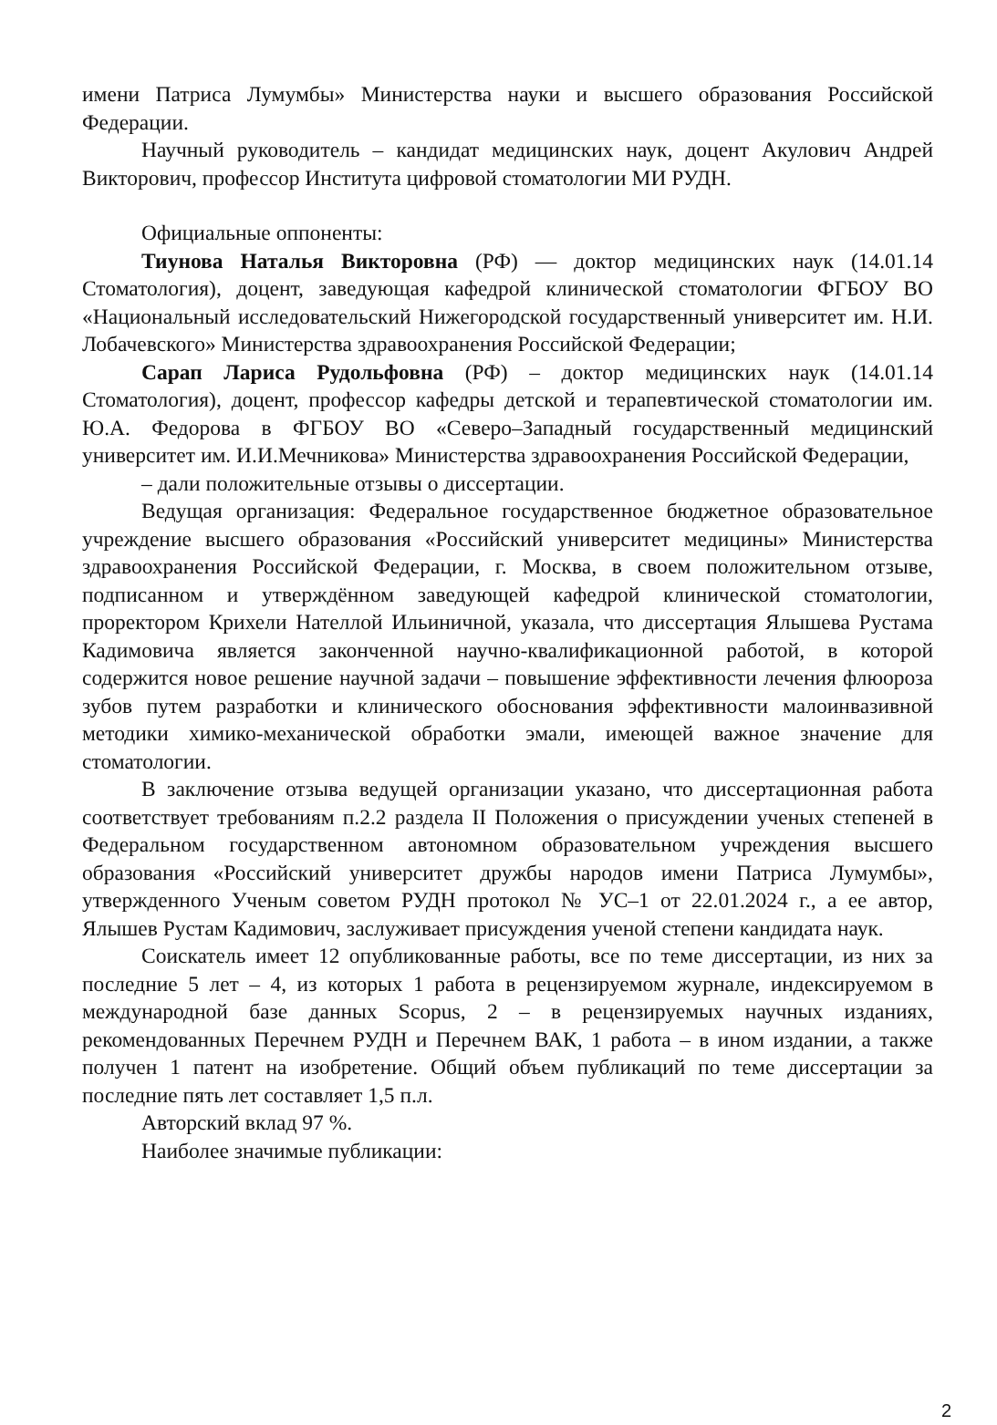имени Патриса Лумумбы» Министерства науки и высшего образования Российской Федерации.
Научный руководитель – кандидат медицинских наук, доцент Акулович Андрей Викторович, профессор Института цифровой стоматологии МИ РУДН.
Официальные оппоненты:
Тиунова Наталья Викторовна (РФ) — доктор медицинских наук (14.01.14 Стоматология), доцент, заведующая кафедрой клинической стоматологии ФГБОУ ВО «Национальный исследовательский Нижегородской государственный университет им. Н.И. Лобачевского» Министерства здравоохранения Российской Федерации;
Сарап Лариса Рудольфовна (РФ) – доктор медицинских наук (14.01.14 Стоматология), доцент, профессор кафедры детской и терапевтической стоматологии им. Ю.А. Федорова в ФГБОУ ВО «Северо–Западный государственный медицинский университет им. И.И.Мечникова» Министерства здравоохранения Российской Федерации,
– дали положительные отзывы о диссертации.
Ведущая организация: Федеральное государственное бюджетное образовательное учреждение высшего образования «Российский университет медицины» Министерства здравоохранения Российской Федерации, г. Москва, в своем положительном отзыве, подписанном и утверждённом заведующей кафедрой клинической стоматологии, проректором Крихели Нателлой Ильиничной, указала, что диссертация Ялышева Рустама Кадимовича является законченной научно-квалификационной работой, в которой содержится новое решение научной задачи – повышение эффективности лечения флюороза зубов путем разработки и клинического обоснования эффективности малоинвазивной методики химико-механической обработки эмали, имеющей важное значение для стоматологии.
В заключение отзыва ведущей организации указано, что диссертационная работа соответствует требованиям п.2.2 раздела II Положения о присуждении ученых степеней в Федеральном государственном автономном образовательном учреждения высшего образования «Российский университет дружбы народов имени Патриса Лумумбы», утвержденного Ученым советом РУДН протокол № УС–1 от 22.01.2024 г., а ее автор, Ялышев Рустам Кадимович, заслуживает присуждения ученой степени кандидата наук.
Соискатель имеет 12 опубликованные работы, все по теме диссертации, из них за последние 5 лет – 4, из которых 1 работа в рецензируемом журнале, индексируемом в международной базе данных Scopus, 2 – в рецензируемых научных изданиях, рекомендованных Перечнем РУДН и Перечнем ВАК, 1 работа – в ином издании, а также получен 1 патент на изобретение. Общий объем публикаций по теме диссертации за последние пять лет составляет 1,5 п.л.
Авторский вклад 97 %.
Наиболее значимые публикации:
2